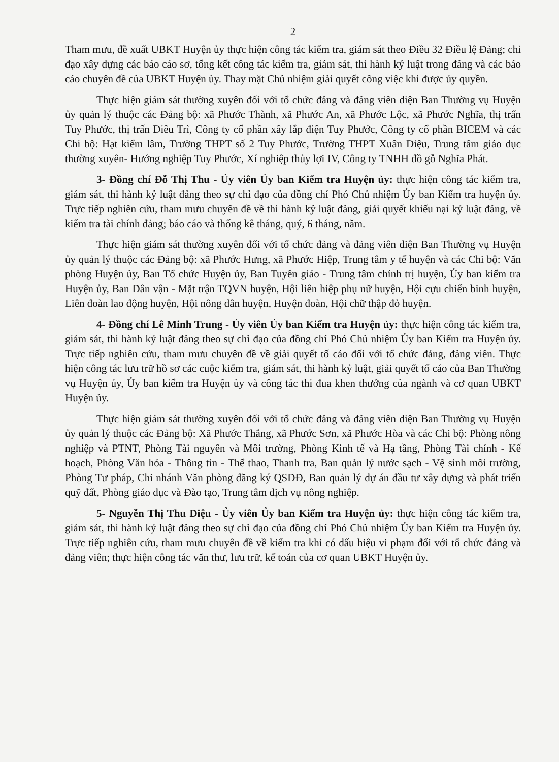2
Tham mưu, đề xuất UBKT Huyện ủy thực hiện công tác kiểm tra, giám sát theo Điều 32 Điều lệ Đảng; chỉ đạo xây dựng các báo cáo sơ, tổng kết công tác kiểm tra, giám sát, thi hành kỷ luật trong đảng và các báo cáo chuyên đề của UBKT Huyện ủy. Thay mặt Chủ nhiệm giải quyết công việc khi được ủy quyền.
Thực hiện giám sát thường xuyên đối với tổ chức đảng và đảng viên diện Ban Thường vụ Huyện ủy quản lý thuộc các Đảng bộ: xã Phước Thành, xã Phước An, xã Phước Lộc, xã Phước Nghĩa, thị trấn Tuy Phước, thị trấn Diêu Trì, Công ty cổ phần xây lắp điện Tuy Phước, Công ty cổ phần BICEM và các Chi bộ: Hạt kiểm lâm, Trường THPT số 2 Tuy Phước, Trường THPT Xuân Diệu, Trung tâm giáo dục thường xuyên- Hướng nghiệp Tuy Phước, Xí nghiệp thủy lợi IV, Công ty TNHH đồ gỗ Nghĩa Phát.
3- Đồng chí Đỗ Thị Thu - Ủy viên Ủy ban Kiểm tra Huyện ủy: thực hiện công tác kiểm tra, giám sát, thi hành kỷ luật đảng theo sự chỉ đạo của đồng chí Phó Chủ nhiệm Ủy ban Kiểm tra huyện ủy. Trực tiếp nghiên cứu, tham mưu chuyên đề về thi hành kỷ luật đảng, giải quyết khiếu nại kỷ luật đảng, về kiểm tra tài chính đảng; báo cáo và thống kê tháng, quý, 6 tháng, năm.
Thực hiện giám sát thường xuyên đối với tổ chức đảng và đảng viên diện Ban Thường vụ Huyện ủy quản lý thuộc các Đảng bộ: xã Phước Hưng, xã Phước Hiệp, Trung tâm y tế huyện và các Chi bộ: Văn phòng Huyện ủy, Ban Tổ chức Huyện ủy, Ban Tuyên giáo - Trung tâm chính trị huyện, Ủy ban kiểm tra Huyện ủy, Ban Dân vận - Mặt trận TQVN huyện, Hội liên hiệp phụ nữ huyện, Hội cựu chiến binh huyện, Liên đoàn lao động huyện, Hội nông dân huyện, Huyện đoàn, Hội chữ thập đỏ huyện.
4- Đồng chí Lê Minh Trung - Ủy viên Ủy ban Kiểm tra Huyện ủy: thực hiện công tác kiểm tra, giám sát, thi hành kỷ luật đảng theo sự chỉ đạo của đồng chí Phó Chủ nhiệm Ủy ban Kiểm tra Huyện ủy. Trực tiếp nghiên cứu, tham mưu chuyên đề về giải quyết tố cáo đối với tổ chức đảng, đảng viên. Thực hiện công tác lưu trữ hồ sơ các cuộc kiểm tra, giám sát, thi hành kỷ luật, giải quyết tố cáo của Ban Thường vụ Huyện ủy, Ủy ban kiểm tra Huyện ủy và công tác thi đua khen thưởng của ngành và cơ quan UBKT Huyện ủy.
Thực hiện giám sát thường xuyên đối với tổ chức đảng và đảng viên diện Ban Thường vụ Huyện ủy quản lý thuộc các Đảng bộ: Xã Phước Thắng, xã Phước Sơn, xã Phước Hòa và các Chi bộ: Phòng nông nghiệp và PTNT, Phòng Tài nguyên và Môi trường, Phòng Kinh tế và Hạ tầng, Phòng Tài chính - Kế hoạch, Phòng Văn hóa - Thông tin - Thể thao, Thanh tra, Ban quản lý nước sạch - Vệ sinh môi trường, Phòng Tư pháp, Chi nhánh Văn phòng đăng ký QSDĐ, Ban quản lý dự án đầu tư xây dựng và phát triển quỹ đất, Phòng giáo dục và Đào tạo, Trung tâm dịch vụ nông nghiệp.
5- Nguyễn Thị Thu Diệu - Ủy viên Ủy ban Kiểm tra Huyện ủy: thực hiện công tác kiểm tra, giám sát, thi hành kỷ luật đảng theo sự chỉ đạo của đồng chí Phó Chủ nhiệm Ủy ban Kiểm tra Huyện ủy. Trực tiếp nghiên cứu, tham mưu chuyên đề về kiểm tra khi có dấu hiệu vi phạm đối với tổ chức đảng và đảng viên; thực hiện công tác văn thư, lưu trữ, kế toán của cơ quan UBKT Huyện ủy.